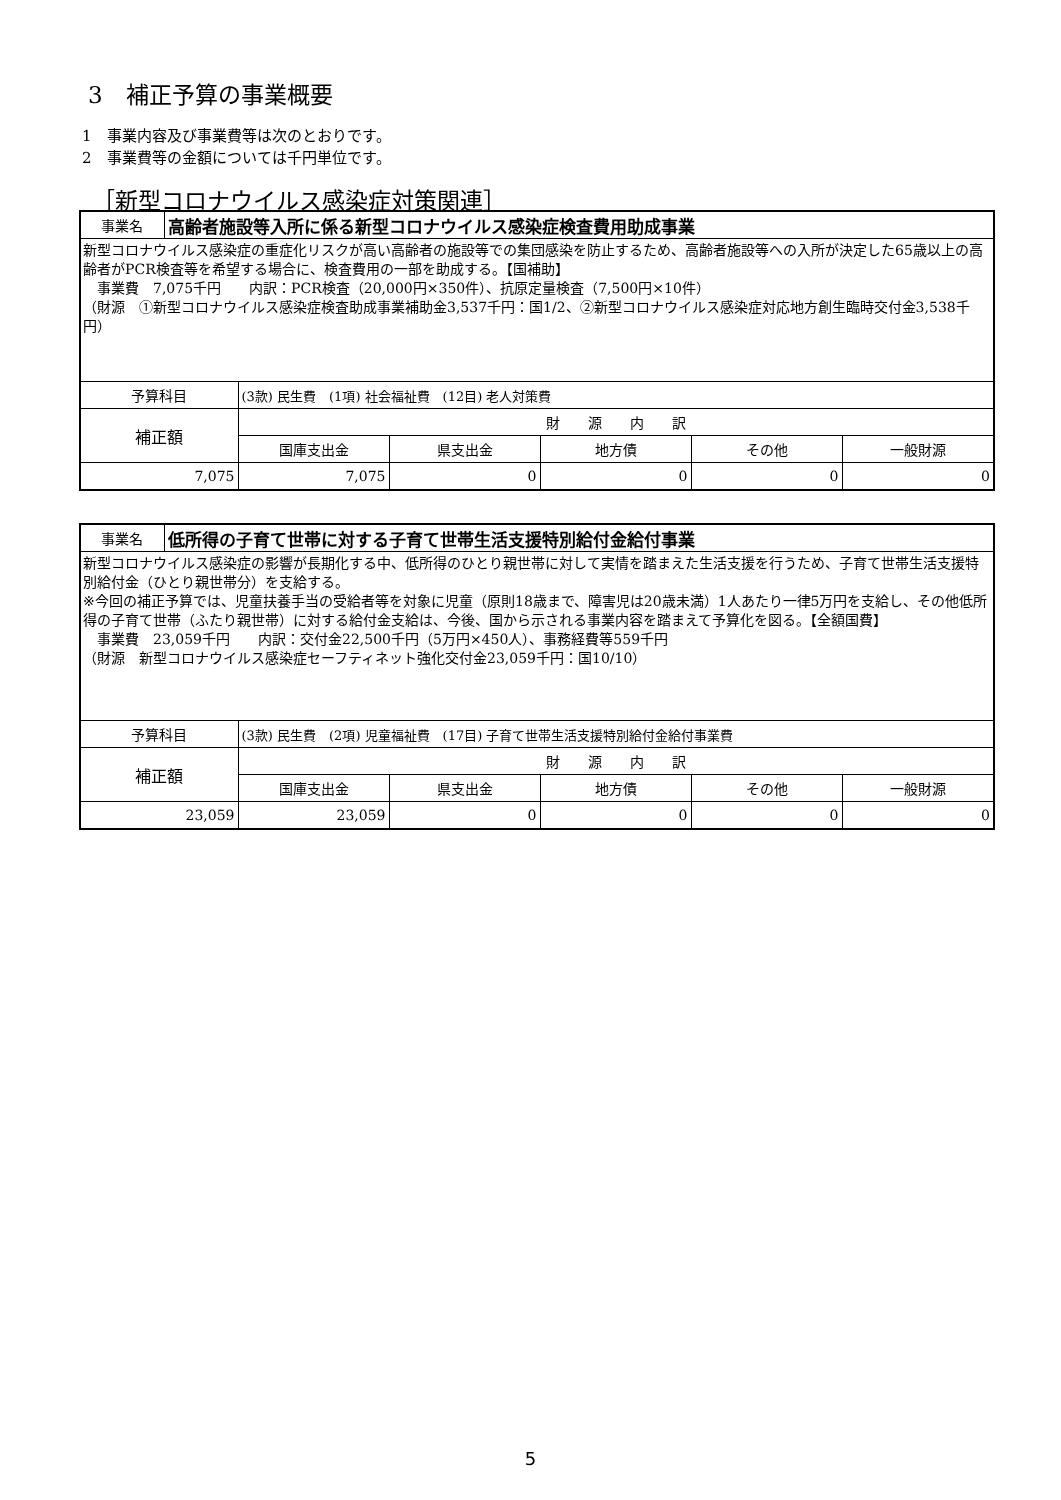3　補正予算の事業概要
1　事業内容及び事業費等は次のとおりです。
2　事業費等の金額については千円単位です。
［新型コロナウイルス感染症対策関連］
| 事業名 | 高齢者施設等入所に係る新型コロナウイルス感染症検査費用助成事業 | | | | | |
| --- | --- | --- | --- | --- | --- | --- |
| 新型コロナウイルス感染症の重症化リスクが高い高齢者の施設等での集団感染を防止するため、高齢者施設等への入所が決定した65歳以上の高齢者がPCR検査等を希望する場合に、検査費用の一部を助成する。【国補助】 事業費 7,075千円 内訳：PCR検査（20,000円×350件）、抗原定量検査（7,500円×10件） （財源 ①新型コロナウイルス感染症検査助成事業補助金3,537千円：国1/2、②新型コロナウイルス感染症対応地方創生臨時交付金3,538千円） | | | | | | |
| 予算科目 | | (3款) 民生費 (1項) 社会福祉費 (12目) 老人対策費 | | | | |
| 補正額 | | 財 源 内 訳 | | | | |
| | | 国庫支出金 | 県支出金 | 地方債 | その他 | 一般財源 |
| 7,075 | | 7,075 | 0 | 0 | 0 | 0 |
| 事業名 | 低所得の子育て世帯に対する子育て世帯生活支援特別給付金給付事業 | | | | | |
| --- | --- | --- | --- | --- | --- | --- |
| 新型コロナウイルス感染症の影響が長期化する中、低所得のひとり親世帯に対して実情を踏まえた生活支援を行うため、子育て世帯生活支援特別給付金（ひとり親世帯分）を支給する。 ※今回の補正予算では、児童扶養手当の受給者等を対象に児童（原則18歳まで、障害児は20歳未満）1人あたり一律5万円を支給し、その他低所得の子育て世帯（ふたり親世帯）に対する給付金支給は、今後、国から示される事業内容を踏まえて予算化を図る。【全額国費】 事業費 23,059千円 内訳：交付金22,500千円（5万円×450人）、事務経費等559千円 （財源 新型コロナウイルス感染症セーフティネット強化交付金23,059千円：国10/10） | | | | | | |
| 予算科目 | | (3款) 民生費 (2項) 児童福祉費 (17目) 子育て世帯生活支援特別給付金給付事業費 | | | | |
| 補正額 | | 財 源 内 訳 | | | | |
| | | 国庫支出金 | 県支出金 | 地方債 | その他 | 一般財源 |
| 23,059 | | 23,059 | 0 | 0 | 0 | 0 |
5